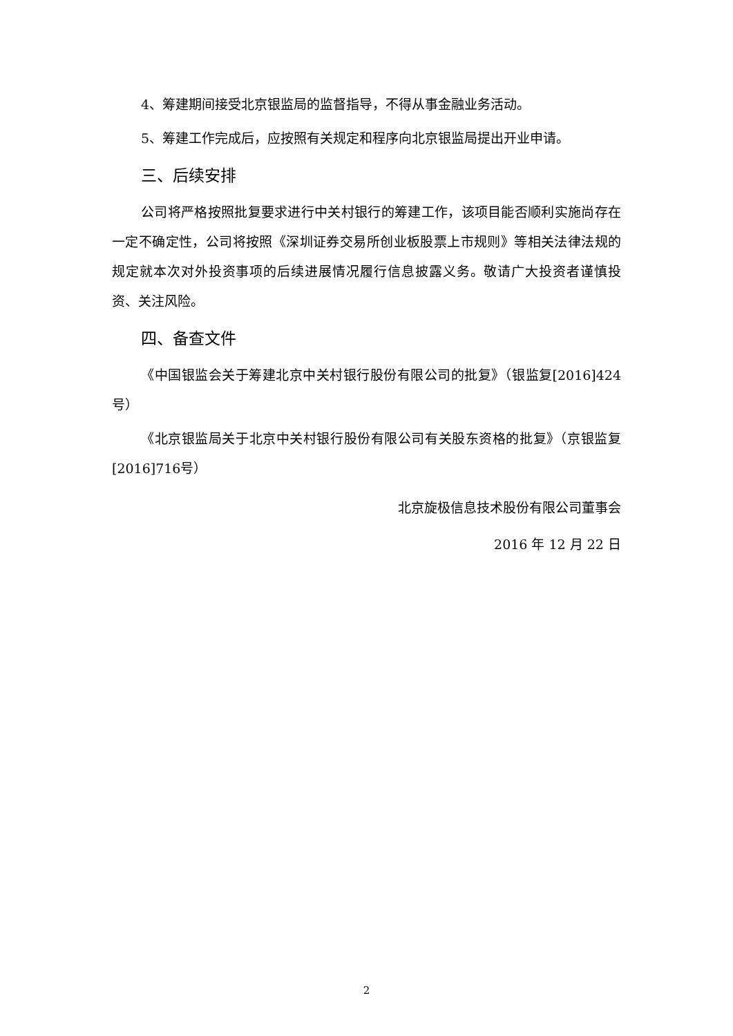4、筹建期间接受北京银监局的监督指导，不得从事金融业务活动。
5、筹建工作完成后，应按照有关规定和程序向北京银监局提出开业申请。
三、后续安排
公司将严格按照批复要求进行中关村银行的筹建工作，该项目能否顺利实施尚存在一定不确定性，公司将按照《深圳证券交易所创业板股票上市规则》等相关法律法规的规定就本次对外投资事项的后续进展情况履行信息披露义务。敬请广大投资者谨慎投资、关注风险。
四、备查文件
《中国银监会关于筹建北京中关村银行股份有限公司的批复》（银监复[2016]424号）
《北京银监局关于北京中关村银行股份有限公司有关股东资格的批复》（京银监复[2016]716号）
北京旋极信息技术股份有限公司董事会
2016 年 12 月 22 日
2